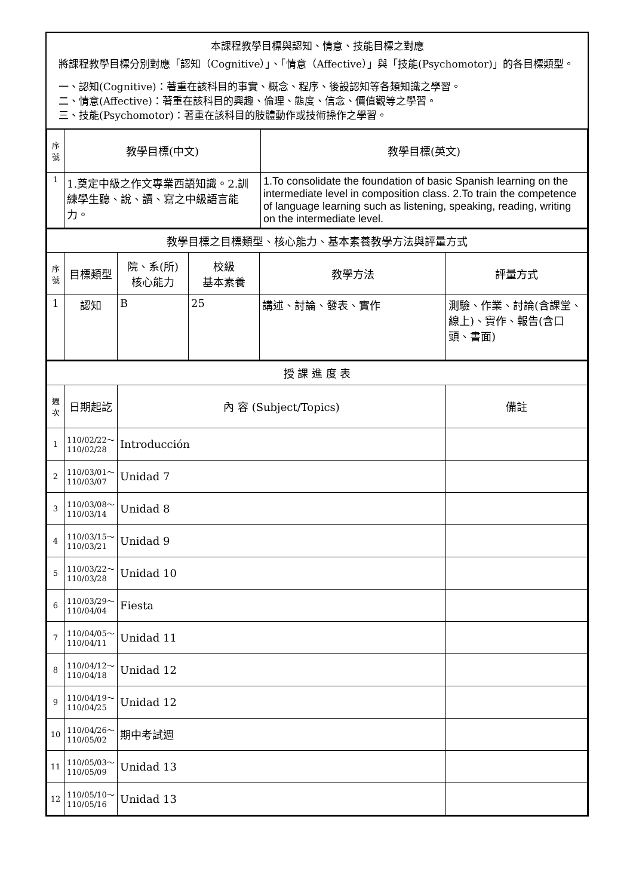本課程教學目標與認知、情意、技能目標之對應
將課程教學目標分別對應「認知（Cognitive）」、「情意（Affective）」與「技能(Psychomotor)」的各目標類型。
一、認知(Cognitive)：著重在該科目的事實、概念、程序、後設認知等各類知識之學習。
二、情意(Affective)：著重在該科目的興趣、倫理、態度、信念、價值觀等之學習。
三、技能(Psychomotor)：著重在該科目的肢體動作或技術操作之學習。
| 序號 | 教學目標(中文) | 教學目標(英文) |
| 1 | 1.奠定中級之作文專業西語知識。2.訓練學生聽、說、讀、寫之中級語言能力。 | 1.To consolidate the foundation of basic Spanish learning on the intermediate level in composition class. 2.To train the competence of language learning such as listening, speaking, reading, writing on the intermediate level. |
| 教學目標之目標類型、核心能力、基本素養教學方法與評量方式 | | | | | |
| 序號 | 目標類型 | 院、系(所) 核心能力 | 校級 基本素養 | 教學方法 | 評量方式 |
| 1 | 認知 | B | 25 | 講述、討論、發表、實作 | 測驗、作業、討論(含課堂、線上)、實作、報告(含口頭、書面) |
| 授 課 進 度 表 | | | |
| 週次 | 日期起訖 | 內 容 (Subject/Topics) | 備註 |
| 1 | 110/02/22～ 110/02/28 | Introducción | |
| 2 | 110/03/01～ 110/03/07 | Unidad 7 | |
| 3 | 110/03/08～ 110/03/14 | Unidad 8 | |
| 4 | 110/03/15～ 110/03/21 | Unidad 9 | |
| 5 | 110/03/22～ 110/03/28 | Unidad 10 | |
| 6 | 110/03/29～ 110/04/04 | Fiesta | |
| 7 | 110/04/05～ 110/04/11 | Unidad 11 | |
| 8 | 110/04/12～ 110/04/18 | Unidad 12 | |
| 9 | 110/04/19～ 110/04/25 | Unidad 12 | |
| 10 | 110/04/26～ 110/05/02 | 期中考試週 | |
| 11 | 110/05/03～ 110/05/09 | Unidad 13 | |
| 12 | 110/05/10～ 110/05/16 | Unidad 13 | |